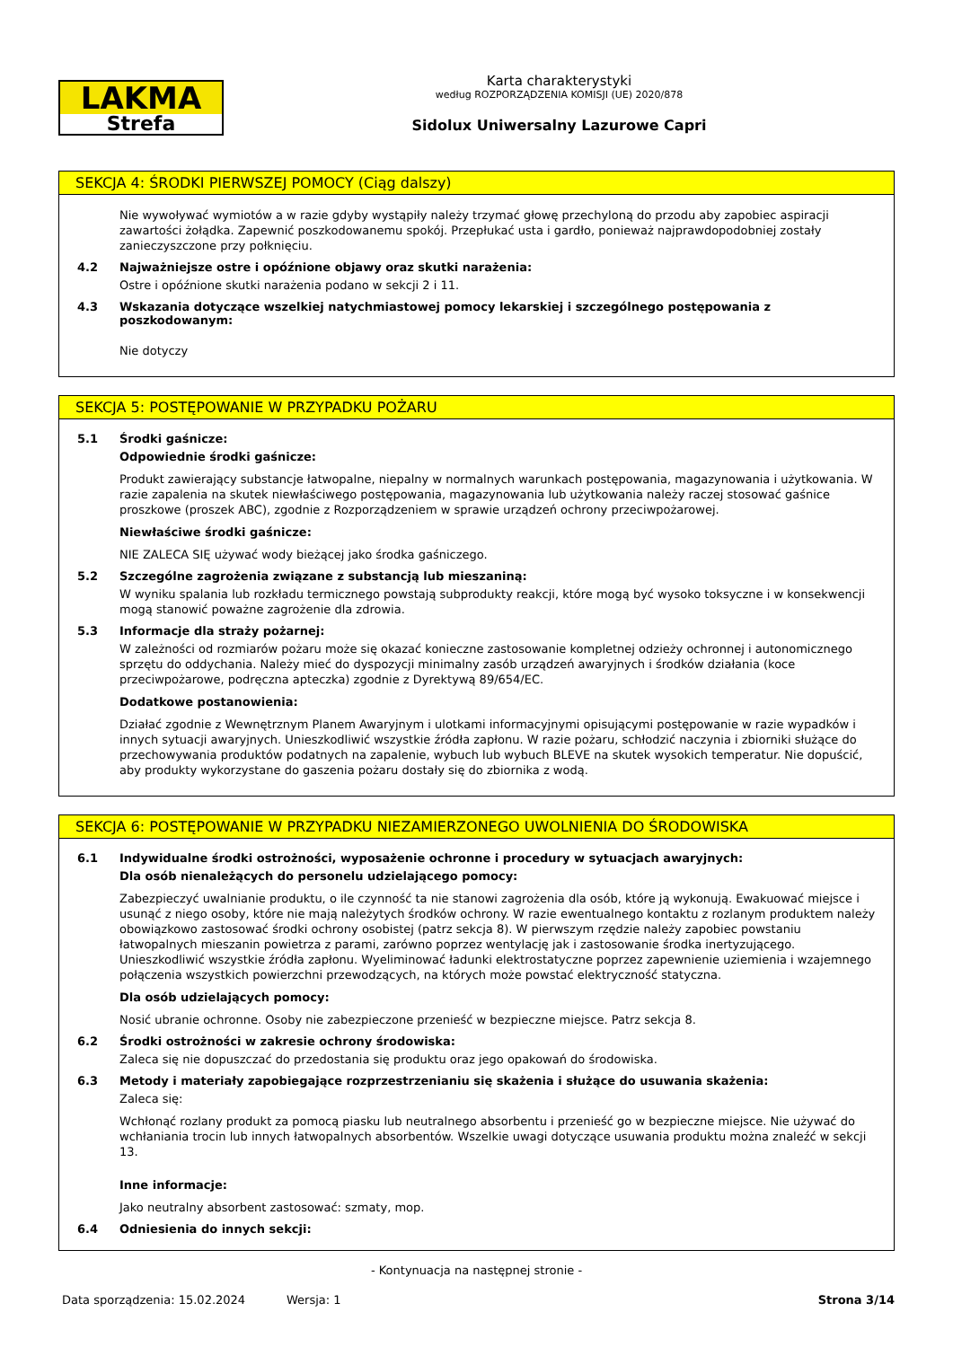LAKMA
Strefa
Karta charakterystyki
według ROZPORZĄDZENIA KOMISJI (UE) 2020/878
Sidolux Uniwersalny Lazurowe Capri
SEKCJA 4: ŚRODKI PIERWSZEJ POMOCY (Ciąg dalszy)
Nie wywoływać wymiotów a w razie gdyby wystąpiły należy trzymać głowę przechyloną do przodu aby zapobiec aspiracji zawartości żołądka. Zapewnić poszkodowanemu spokój. Przepłukać usta i gardło, ponieważ najprawdopodobniej zostały zanieczyszczone przy połknięciu.
4.2 Najważniejsze ostre i opóźnione objawy oraz skutki narażenia:
Ostre i opóźnione skutki narażenia podano w sekcji 2 i 11.
4.3 Wskazania dotyczące wszelkiej natychmiastowej pomocy lekarskiej i szczególnego postępowania z poszkodowanym:
Nie dotyczy
SEKCJA 5: POSTĘPOWANIE W PRZYPADKU POŻARU
5.1 Środki gaśnicze:
Odpowiednie środki gaśnicze:
Produkt zawierający substancje łatwopalne, niepalny w normalnych warunkach postępowania, magazynowania i użytkowania. W razie zapalenia na skutek niewłaściwego postępowania, magazynowania lub użytkowania należy raczej stosować gaśnice proszkowe (proszek ABC), zgodnie z Rozporządzeniem w sprawie urządzeń ochrony przeciwpożarowej.
Niewłaściwe środki gaśnicze:
NIE ZALECA SIĘ używać wody bieżącej jako środka gaśniczego.
5.2 Szczególne zagrożenia związane z substancją lub mieszaniną:
W wyniku spalania lub rozkładu termicznego powstają subprodukty reakcji, które mogą być wysoko toksyczne i w konsekwencji mogą stanowić poważne zagrożenie dla zdrowia.
5.3 Informacje dla straży pożarnej:
W zależności od rozmiarów pożaru może się okazać konieczne zastosowanie kompletnej odzieży ochronnej i autonomicznego sprzętu do oddychania. Należy mieć do dyspozycji minimalny zasób urządzeń awaryjnych i środków działania (koce przeciwpożarowe, podręczna apteczka) zgodnie z Dyrektywą 89/654/EC.
Dodatkowe postanowienia:
Działać zgodnie z Wewnętrznym Planem Awaryjnym i ulotkami informacyjnymi opisującymi postępowanie w razie wypadków i innych sytuacji awaryjnych. Unieszkodliwić wszystkie źródła zapłonu. W razie pożaru, schłodzić naczynia i zbiorniki służące do przechowywania produktów podatnych na zapalenie, wybuch lub wybuch BLEVE na skutek wysokich temperatur. Nie dopuścić, aby produkty wykorzystane do gaszenia pożaru dostały się do zbiornika z wodą.
SEKCJA 6: POSTĘPOWANIE W PRZYPADKU NIEZAMIERZONEGO UWOLNIENIA DO ŚRODOWISKA
6.1 Indywidualne środki ostrożności, wyposażenie ochronne i procedury w sytuacjach awaryjnych:
Dla osób nienależących do personelu udzielającego pomocy:
Zabezpieczyć uwalnianie produktu, o ile czynność ta nie stanowi zagrożenia dla osób, które ją wykonują. Ewakuować miejsce i usunąć z niego osoby, które nie mają należytych środków ochrony. W razie ewentualnego kontaktu z rozlanym produktem należy obowiązkowo zastosować środki ochrony osobistej (patrz sekcja 8). W pierwszym rzędzie należy zapobiec powstaniu łatwopalnych mieszanin powietrza z parami, zarówno poprzez wentylację jak i zastosowanie środka inertyzującego. Unieszkodliwić wszystkie źródła zapłonu. Wyeliminować ładunki elektrostatyczne poprzez zapewnienie uziemienia i wzajemnego połączenia wszystkich powierzchni przewodzących, na których może powstać elektryczność statyczna.
Dla osób udzielających pomocy:
Nosić ubranie ochronne. Osoby nie zabezpieczone przenieść w bezpieczne miejsce. Patrz sekcja 8.
6.2 Środki ostrożności w zakresie ochrony środowiska:
Zaleca się nie dopuszczać do przedostania się produktu oraz jego opakowań do środowiska.
6.3 Metody i materiały zapobiegające rozprzestrzenianiu się skażenia i służące do usuwania skażenia:
Zaleca się:
Wchłonąć rozlany produkt za pomocą piasku lub neutralnego absorbentu i przenieść go w bezpieczne miejsce. Nie używać do wchłaniania trocin lub innych łatwopalnych absorbentów. Wszelkie uwagi dotyczące usuwania produktu można znaleźć w sekcji 13.
Inne informacje:
Jako neutralny absorbent zastosować: szmaty, mop.
6.4 Odniesienia do innych sekcji:
- Kontynuacja na następnej stronie -
Data sporządzenia: 15.02.2024 Wersja: 1 Strona 3/14